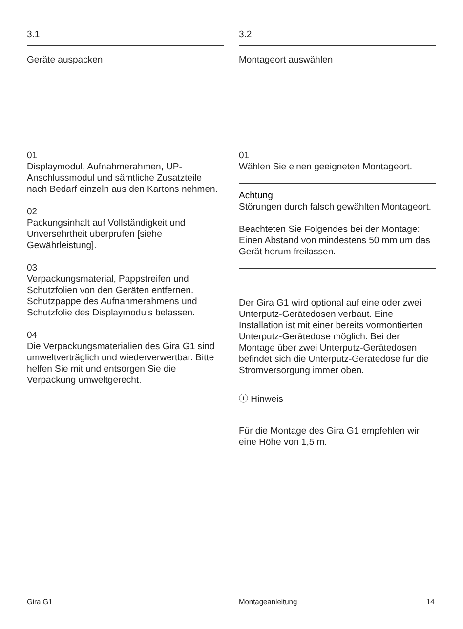3.1
Geräte auspacken
01
Displaymodul, Aufnahmerahmen, UP-Anschlussmodul und sämtliche Zusatzteile nach Bedarf einzeln aus den Kartons nehmen.
02
Packungsinhalt auf Vollständigkeit und Unversehrtheit überprüfen [siehe Gewährleistung].
03
Verpackungsmaterial, Pappstreifen und Schutzfolien von den Geräten entfernen. Schutzpappe des Aufnah­merahmens und Schutzfolie des Displaymoduls belassen.
04
Die Verpackungsmaterialien des Gira G1 sind umweltverträglich und wiederverwertbar. Bitte helfen Sie mit und entsorgen Sie die Verpackung umweltgerecht.
3.2
Montageort auswählen
01
Wählen Sie einen geeigneten Montageort.
Achtung
Störungen durch falsch gewählten Montageort.
Beachteten Sie Folgendes bei der Montage: Einen Abstand von mindes­tens 50 mm um das Gerät herum freilassen.
Der Gira G1 wird optional auf eine oder zwei Unterputz-Gerätedosen ver­baut. Eine Installation ist mit einer bereits vormontierten Unterputz-Gerätedose möglich. Bei der Montage über zwei Unterputz-Gerätedosen befindet sich die Unterputz-Geräte­dose für die Stromversorgung immer oben.
ⓘ Hinweis
Für die Montage des Gira G1 empfehlen wir eine Höhe von 1,5 m.
Gira G1 Montageanleitung 14